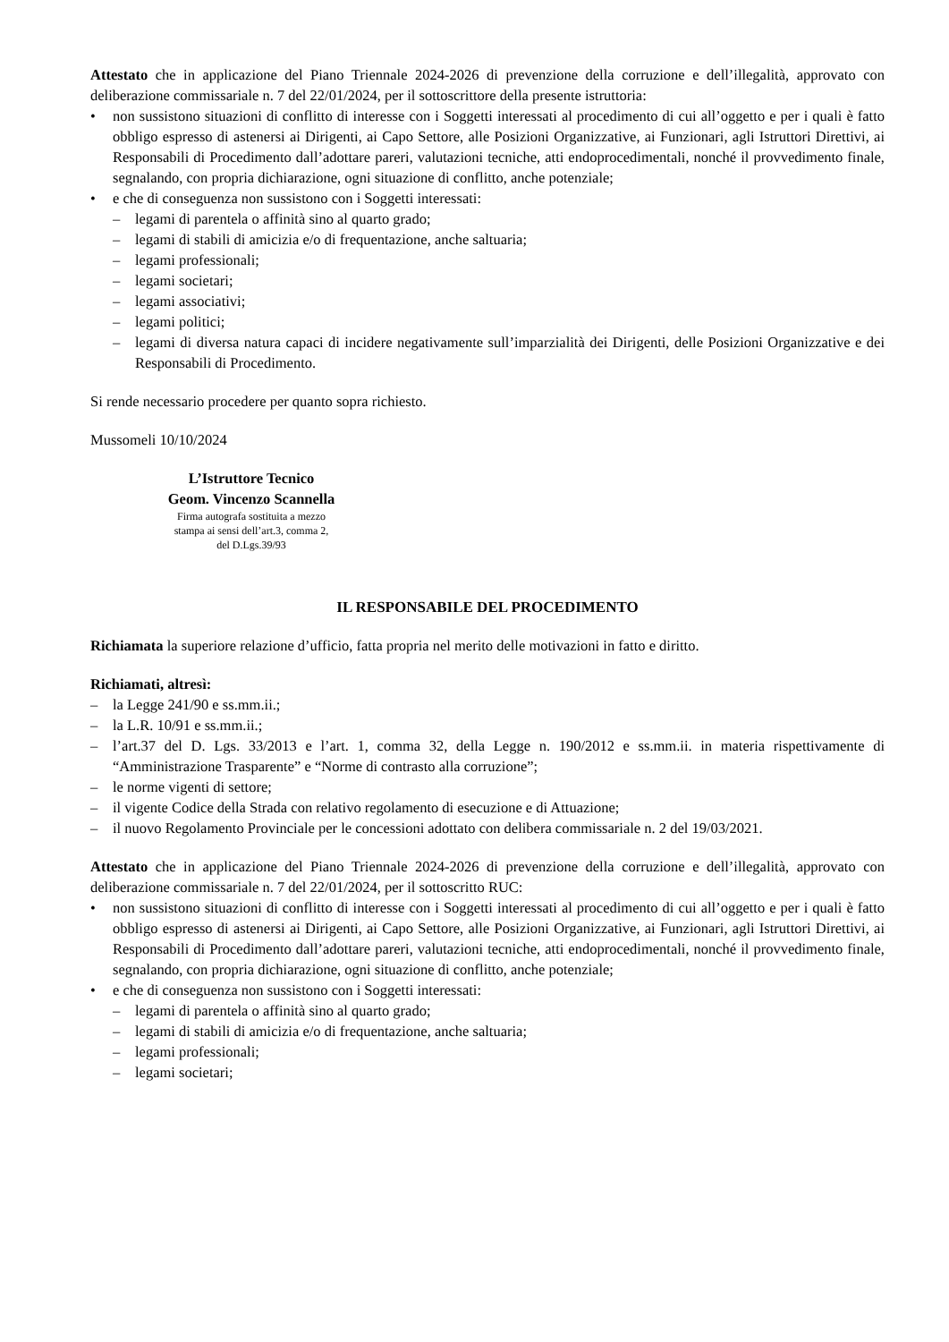Attestato che in applicazione del Piano Triennale 2024-2026 di prevenzione della corruzione e dell’illegalità, approvato con deliberazione commissariale n. 7 del 22/01/2024, per il sottoscrittore della presente istruttoria:
• non sussistono situazioni di conflitto di interesse con i Soggetti interessati al procedimento di cui all’oggetto e per i quali è fatto obbligo espresso di astenersi ai Dirigenti, ai Capo Settore, alle Posizioni Organizzative, ai Funzionari, agli Istruttori Direttivi, ai Responsabili di Procedimento dall’adottare pareri, valutazioni tecniche, atti endoprocedimentali, nonché il provvedimento finale, segnalando, con propria dichiarazione, ogni situazione di conflitto, anche potenziale;
• e che di conseguenza non sussistono con i Soggetti interessati:
– legami di parentela o affinità sino al quarto grado;
– legami di stabili di amicizia e/o di frequentazione, anche saltuaria;
– legami professionali;
– legami societari;
– legami associativi;
– legami politici;
– legami di diversa natura capaci di incidere negativamente sull’imparzialità dei Dirigenti, delle Posizioni Organizzative e dei Responsabili di Procedimento.
Si rende necessario procedere per quanto sopra richiesto.
Mussomeli 10/10/2024
L’Istruttore Tecnico
Geom. Vincenzo Scannella
Firma autografa sostituita a mezzo
stampa ai sensi dell’art.3, comma 2,
del D.Lgs.39/93
IL RESPONSABILE DEL PROCEDIMENTO
Richiamata la superiore relazione d’ufficio, fatta propria nel merito delle motivazioni in fatto e diritto.
Richiamati, altresì:
– la Legge 241/90 e ss.mm.ii.;
– la L.R. 10/91 e ss.mm.ii.;
– l’art.37 del D. Lgs. 33/2013 e l’art. 1, comma 32, della Legge n. 190/2012 e ss.mm.ii. in materia rispettivamente di “Amministrazione Trasparente” e “Norme di contrasto alla corruzione”;
– le norme vigenti di settore;
– il vigente Codice della Strada con relativo regolamento di esecuzione e di Attuazione;
– il nuovo Regolamento Provinciale per le concessioni adottato con delibera commissariale n. 2 del 19/03/2021.
Attestato che in applicazione del Piano Triennale 2024-2026 di prevenzione della corruzione e dell’illegalità, approvato con deliberazione commissariale n. 7 del 22/01/2024, per il sottoscritto RUC:
• non sussistono situazioni di conflitto di interesse con i Soggetti interessati al procedimento di cui all’oggetto e per i quali è fatto obbligo espresso di astenersi ai Dirigenti, ai Capo Settore, alle Posizioni Organizzative, ai Funzionari, agli Istruttori Direttivi, ai Responsabili di Procedimento dall’adottare pareri, valutazioni tecniche, atti endoprocedimentali, nonché il provvedimento finale, segnalando, con propria dichiarazione, ogni situazione di conflitto, anche potenziale;
• e che di conseguenza non sussistono con i Soggetti interessati:
– legami di parentela o affinità sino al quarto grado;
– legami di stabili di amicizia e/o di frequentazione, anche saltuaria;
– legami professionali;
– legami societari;